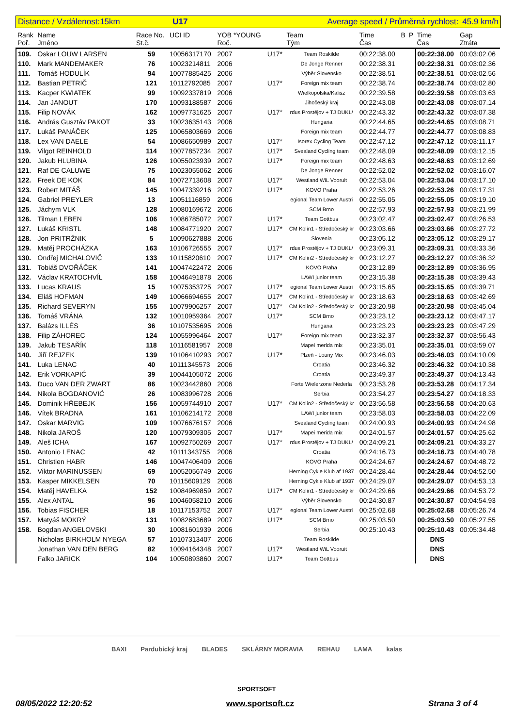Distance / Vzdálenost:15km U17 Average speed / Průměrná rychlost: 45.9 km/h
| Rank Poř. | Name Jméno | Race No. St.č. | UCI ID | YOB *YOUNG Roč. | | Team Tým | Time Čas | B | P | Time Čas | Gap Ztráta |
| --- | --- | --- | --- | --- | --- | --- | --- | --- | --- | --- | --- |
| 109. | Oskar LOUW LARSEN | 59 | 10056317170 | 2007 | U17* | Team Roskilde | 00:22:38.00 | | | 00:22:38.00 | 00:03:02.06 |
| 110. | Mark MANDEMAKER | 76 | 10023214811 | 2006 | | De Jonge Renner | 00:22:38.31 | | | 00:22:38.31 | 00:03:02.36 |
| 111. | Tomáš HODULÍK | 94 | 10077885425 | 2006 | | Výběr Slovensko | 00:22:38.51 | | | 00:22:38.51 | 00:03:02.56 |
| 112. | Bastian PETRIČ | 121 | 10112792085 | 2007 | U17* | Foreign mix team | 00:22:38.74 | | | 00:22:38.74 | 00:03:02.80 |
| 113. | Kacper KWIATEK | 99 | 10092337819 | 2006 | | Wielkopolska/Kalisz | 00:22:39.58 | | | 00:22:39.58 | 00:03:03.63 |
| 114. | Jan JANOUT | 170 | 10093188587 | 2006 | | Jihočeský kraj | 00:22:43.08 | | | 00:22:43.08 | 00:03:07.14 |
| 115. | Filip NOVÁK | 162 | 10097731625 | 2007 | U17* | rdus Prostějov + TJ DUKL/ | 00:22:43.32 | | | 00:22:43.32 | 00:03:07.38 |
| 116. | András Gusztáv PAKOT | 33 | 10023635143 | 2006 | | Hungaria | 00:22:44.65 | | | 00:22:44.65 | 00:03:08.71 |
| 117. | Lukáš PANÁČEK | 125 | 10065803669 | 2006 | | Foreign mix team | 00:22:44.77 | | | 00:22:44.77 | 00:03:08.83 |
| 118. | Lex VAN DAELE | 54 | 10086650989 | 2007 | U17* | Isorex Cycling Team | 00:22:47.12 | | | 00:22:47.12 | 00:03:11.17 |
| 119. | Vilgot REINHOLD | 114 | 10077857234 | 2007 | U17* | Svealand Cycling team | 00:22:48.09 | | | 00:22:48.09 | 00:03:12.15 |
| 120. | Jakub HLUBINA | 126 | 10055023939 | 2007 | U17* | Foreign mix team | 00:22:48.63 | | | 00:22:48.63 | 00:03:12.69 |
| 121. | Raf DE CALUWE | 75 | 10023055062 | 2006 | | De Jonge Renner | 00:22:52.02 | | | 00:22:52.02 | 00:03:16.07 |
| 122. | Freek DE KOK | 84 | 10072713608 | 2007 | U17* | Westland WiL Vooruit | 00:22:53.04 | | | 00:22:53.04 | 00:03:17.10 |
| 123. | Robert MITÁŠ | 145 | 10047339216 | 2007 | U17* | KOVO Praha | 00:22:53.26 | | | 00:22:53.26 | 00:03:17.31 |
| 124. | Gabriel PREYLER | 13 | 10051116859 | 2006 | | egional Team Lower Austri | 00:22:55.05 | | | 00:22:55.05 | 00:03:19.10 |
| 125. | Jáchym VLK | 128 | 10080169672 | 2006 | | SCM Brno | 00:22:57.93 | | | 00:22:57.93 | 00:03:21.99 |
| 126. | Tilman LEBEN | 106 | 10086785072 | 2007 | U17* | Team Gottbus | 00:23:02.47 | | | 00:23:02.47 | 00:03:26.53 |
| 127. | Lukáš KRISTL | 148 | 10084771920 | 2007 | U17* | CM Kolín1 - Středočeský kr | 00:23:03.66 | | | 00:23:03.66 | 00:03:27.72 |
| 128. | Jon PRITRŽNIK | 5 | 10090627888 | 2006 | | Slovenia | 00:23:05.12 | | | 00:23:05.12 | 00:03:29.17 |
| 129. | Matěj PROCHÁZKA | 163 | 10106726555 | 2007 | U17* | rdus Prostějov + TJ DUKL/ | 00:23:09.31 | | | 00:23:09.31 | 00:03:33.36 |
| 130. | Ondřej MICHALOVIČ | 133 | 10115820610 | 2007 | U17* | CM Kolín2 - Středočeský kr | 00:23:12.27 | | | 00:23:12.27 | 00:03:36.32 |
| 131. | Tobiáš DVOŘÁČEK | 141 | 10047422472 | 2006 | | KOVO Praha | 00:23:12.89 | | | 00:23:12.89 | 00:03:36.95 |
| 132. | Václav KRATOCHVÍL | 158 | 10046491878 | 2006 | | LAWI junior team | 00:23:15.38 | | | 00:23:15.38 | 00:03:39.43 |
| 133. | Lucas KRAUS | 15 | 10075353725 | 2007 | U17* | egional Team Lower Austri | 00:23:15.65 | | | 00:23:15.65 | 00:03:39.71 |
| 134. | Eliáš HOFMAN | 149 | 10066694655 | 2007 | U17* | CM Kolín1 - Středočeský kr | 00:23:18.63 | | | 00:23:18.63 | 00:03:42.69 |
| 135. | Richard SEVERYN | 155 | 10079906257 | 2007 | U17* | CM Kolín2 - Středočeský kr | 00:23:20.98 | | | 00:23:20.98 | 00:03:45.04 |
| 136. | Tomáš VRÁNA | 132 | 10010959364 | 2007 | U17* | SCM Brno | 00:23:23.12 | | | 00:23:23.12 | 00:03:47.17 |
| 137. | Balázs ILLÉS | 36 | 10107535695 | 2006 | | Hungaria | 00:23:23.23 | | | 00:23:23.23 | 00:03:47.29 |
| 138. | Filip ZÁHOREC | 124 | 10055996464 | 2007 | U17* | Foreign mix team | 00:23:32.37 | | | 00:23:32.37 | 00:03:56.43 |
| 139. | Jakub TESAŘÍK | 118 | 10116581957 | 2008 | | Mapei merida mix | 00:23:35.01 | | | 00:23:35.01 | 00:03:59.07 |
| 140. | Jiří REJZEK | 139 | 10106410293 | 2007 | U17* | Plzeň - Louny Mix | 00:23:46.03 | | | 00:23:46.03 | 00:04:10.09 |
| 141. | Luka LENAC | 40 | 10111345573 | 2006 | | Croatia | 00:23:46.32 | | | 00:23:46.32 | 00:04:10.38 |
| 142. | Erik VORKAPIĆ | 39 | 10044105072 | 2006 | | Croatia | 00:23:49.37 | | | 00:23:49.37 | 00:04:13.43 |
| 143. | Duco VAN DER ZWART | 86 | 10023442860 | 2006 | | Forte Wielerzone Nederla | 00:23:53.28 | | | 00:23:53.28 | 00:04:17.34 |
| 144. | Nikola BOGDANOVIĆ | 26 | 10083996728 | 2006 | | Serbia | 00:23:54.27 | | | 00:23:54.27 | 00:04:18.33 |
| 145. | Dominik HŘEBEJK | 156 | 10059744910 | 2007 | U17* | CM Kolín2 - Středočeský kr | 00:23:56.58 | | | 00:23:56.58 | 00:04:20.63 |
| 146. | Vítek BRADNA | 161 | 10106214172 | 2008 | | LAWI junior team | 00:23:58.03 | | | 00:23:58.03 | 00:04:22.09 |
| 147. | Oskar MARVIG | 109 | 10076676157 | 2006 | | Svealand Cycling team | 00:24:00.93 | | | 00:24:00.93 | 00:04:24.98 |
| 148. | Nikola JAROŠ | 120 | 10079309305 | 2007 | U17* | Mapei merida mix | 00:24:01.57 | | | 00:24:01.57 | 00:04:25.62 |
| 149. | Aleš ICHA | 167 | 10092750269 | 2007 | U17* | rdus Prostějov + TJ DUKL/ | 00:24:09.21 | | | 00:24:09.21 | 00:04:33.27 |
| 150. | Antonio LENAC | 42 | 10111343755 | 2006 | | Croatia | 00:24:16.73 | | | 00:24:16.73 | 00:04:40.78 |
| 151. | Christien HABR | 146 | 10047406409 | 2006 | | KOVO Praha | 00:24:24.67 | | | 00:24:24.67 | 00:04:48.72 |
| 152. | Viktor MARINUSSEN | 69 | 10052056749 | 2006 | | Herning Cykle Klub af 1937 | 00:24:28.44 | | | 00:24:28.44 | 00:04:52.50 |
| 153. | Kasper MIKKELSEN | 70 | 10115609129 | 2006 | | Herning Cykle Klub af 1937 | 00:24:29.07 | | | 00:24:29.07 | 00:04:53.13 |
| 154. | Matěj HAVELKA | 152 | 10084969859 | 2007 | U17* | CM Kolín1 - Středočeský kr | 00:24:29.66 | | | 00:24:29.66 | 00:04:53.72 |
| 155. | Alex ANTAL | 96 | 10046058210 | 2006 | | Výběr Slovensko | 00:24:30.87 | | | 00:24:30.87 | 00:04:54.93 |
| 156. | Tobias FISCHER | 18 | 10117153752 | 2007 | U17* | egional Team Lower Austri | 00:25:02.68 | | | 00:25:02.68 | 00:05:26.74 |
| 157. | Matyáš MOKRÝ | 131 | 10082683689 | 2007 | U17* | SCM Brno | 00:25:03.50 | | | 00:25:03.50 | 00:05:27.55 |
| 158. | Bogdan ANGELOVSKI | 30 | 10081601939 | 2006 | | Serbia | 00:25:10.43 | | | 00:25:10.43 | 00:05:34.48 |
| | Nicholas BIRKHOLM NYEGA | 57 | 10107313407 | 2006 | | Team Roskilde | | | | DNS | |
| | Jonathan VAN DEN BERG | 82 | 10094164348 | 2007 | U17* | Westland WiL Vooruit | | | | DNS | |
| | Falko JARICK | 104 | 10050893860 | 2007 | U17* | Team Gottbus | | | | DNS | |
BAXI Pardubický kraj BLADES SKLÁRNY MORAVIA REHAU LAMA kalas
SPORTSOFT
08/05/2022 12:20:52 www.sportsoft.cz Strana 3 of 4